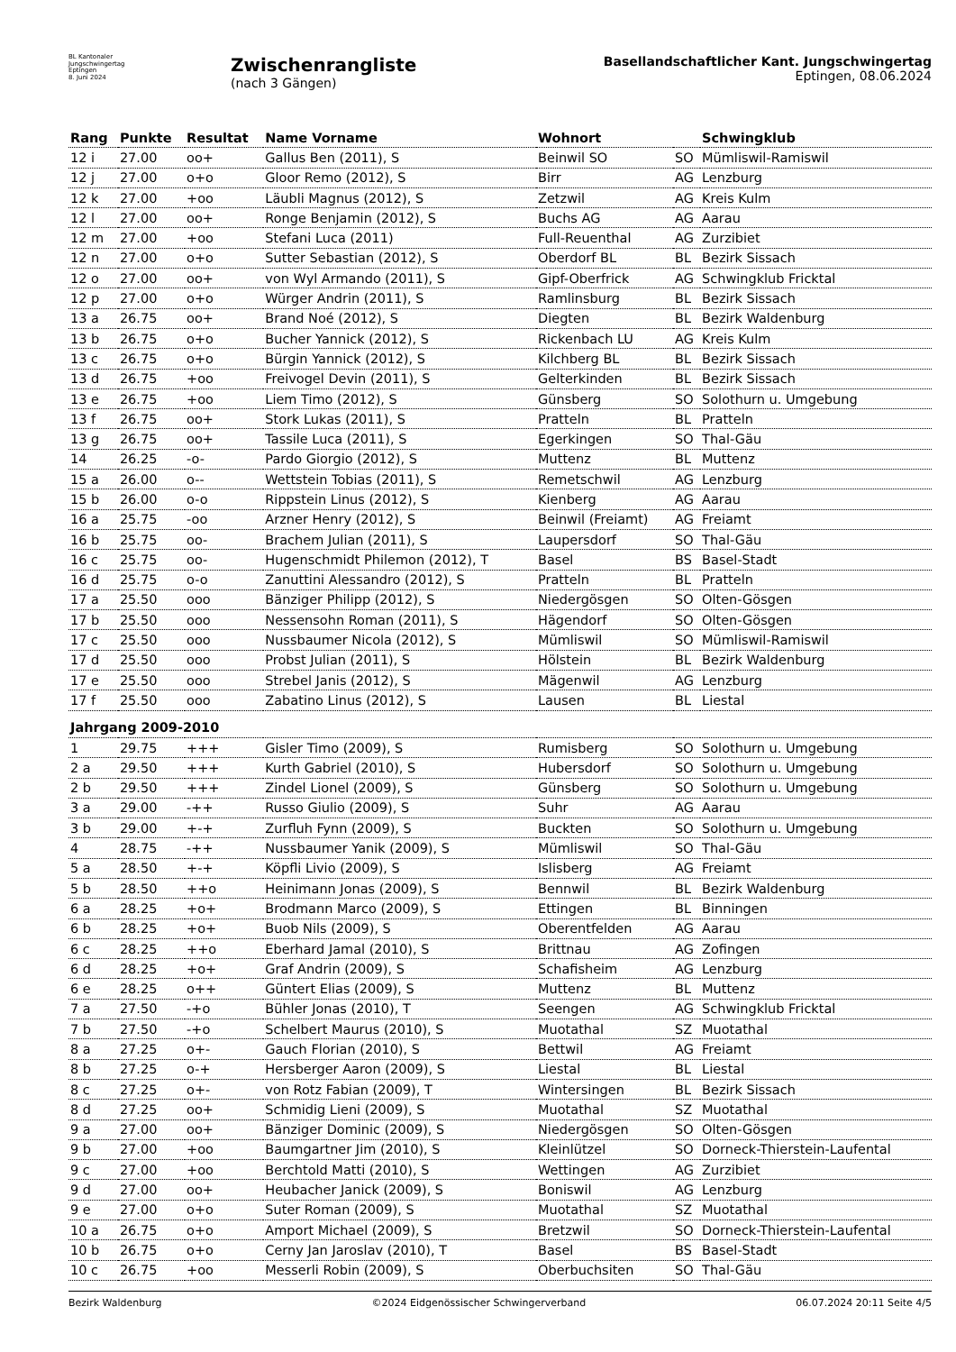BL Kantonaler
Jungschwingertag
Eptingen
8. Juni 2024
Zwischenrangliste
(nach 3 Gängen)
Basellandschaftlicher Kant. Jungschwingertag
Eptingen, 08.06.2024
| Rang | Punkte | Resultat | Name Vorname | Wohnort | | Schwingklub |
| --- | --- | --- | --- | --- | --- | --- |
| 12 i | 27.00 | oo+ | Gallus Ben (2011), S | Beinwil SO | SO | Mümliswil-Ramiswil |
| 12 j | 27.00 | o+o | Gloor Remo (2012), S | Birr | AG | Lenzburg |
| 12 k | 27.00 | +oo | Läubli Magnus (2012), S | Zetzwil | AG | Kreis Kulm |
| 12 l | 27.00 | oo+ | Ronge Benjamin (2012), S | Buchs AG | AG | Aarau |
| 12 m | 27.00 | +oo | Stefani Luca (2011) | Full-Reuenthal | AG | Zurzibiet |
| 12 n | 27.00 | o+o | Sutter Sebastian (2012), S | Oberdorf BL | BL | Bezirk Sissach |
| 12 o | 27.00 | oo+ | von Wyl Armando (2011), S | Gipf-Oberfrick | AG | Schwingklub Fricktal |
| 12 p | 27.00 | o+o | Würger Andrin (2011), S | Ramlinsburg | BL | Bezirk Sissach |
| 13 a | 26.75 | oo+ | Brand Noé (2012), S | Diegten | BL | Bezirk Waldenburg |
| 13 b | 26.75 | o+o | Bucher Yannick (2012), S | Rickenbach LU | AG | Kreis Kulm |
| 13 c | 26.75 | o+o | Bürgin Yannick (2012), S | Kilchberg BL | BL | Bezirk Sissach |
| 13 d | 26.75 | +oo | Freivogel Devin (2011), S | Gelterkinden | BL | Bezirk Sissach |
| 13 e | 26.75 | +oo | Liem Timo (2012), S | Günsberg | SO | Solothurn u. Umgebung |
| 13 f | 26.75 | oo+ | Stork Lukas (2011), S | Pratteln | BL | Pratteln |
| 13 g | 26.75 | oo+ | Tassile Luca (2011), S | Egerkingen | SO | Thal-Gäu |
| 14 | 26.25 | -o- | Pardo Giorgio (2012), S | Muttenz | BL | Muttenz |
| 15 a | 26.00 | o-- | Wettstein Tobias (2011), S | Remetschwil | AG | Lenzburg |
| 15 b | 26.00 | o-o | Rippstein Linus (2012), S | Kienberg | AG | Aarau |
| 16 a | 25.75 | -oo | Arzner Henry (2012), S | Beinwil (Freiamt) | AG | Freiamt |
| 16 b | 25.75 | oo- | Brachem Julian (2011), S | Laupersdorf | SO | Thal-Gäu |
| 16 c | 25.75 | oo- | Hugenschmidt Philemon (2012), T | Basel | BS | Basel-Stadt |
| 16 d | 25.75 | o-o | Zanuttini Alessandro (2012), S | Pratteln | BL | Pratteln |
| 17 a | 25.50 | ooo | Bänziger Philipp (2012), S | Niedergösgen | SO | Olten-Gösgen |
| 17 b | 25.50 | ooo | Nessensohn Roman (2011), S | Hägendorf | SO | Olten-Gösgen |
| 17 c | 25.50 | ooo | Nussbaumer Nicola (2012), S | Mümliswil | SO | Mümliswil-Ramiswil |
| 17 d | 25.50 | ooo | Probst Julian (2011), S | Hölstein | BL | Bezirk Waldenburg |
| 17 e | 25.50 | ooo | Strebel Janis (2012), S | Mägenwil | AG | Lenzburg |
| 17 f | 25.50 | ooo | Zabatino Linus (2012), S | Lausen | BL | Liestal |
| Jahrgang 2009-2010 | | | | | | |
| 1 | 29.75 | +++ | Gisler Timo (2009), S | Rumisberg | SO | Solothurn u. Umgebung |
| 2 a | 29.50 | +++ | Kurth Gabriel (2010), S | Hubersdorf | SO | Solothurn u. Umgebung |
| 2 b | 29.50 | +++ | Zindel Lionel (2009), S | Günsberg | SO | Solothurn u. Umgebung |
| 3 a | 29.00 | -++ | Russo Giulio (2009), S | Suhr | AG | Aarau |
| 3 b | 29.00 | +-+ | Zurfluh Fynn (2009), S | Buckten | SO | Solothurn u. Umgebung |
| 4 | 28.75 | -++ | Nussbaumer Yanik (2009), S | Mümliswil | SO | Thal-Gäu |
| 5 a | 28.50 | +-+ | Köpfli Livio (2009), S | Islisberg | AG | Freiamt |
| 5 b | 28.50 | ++o | Heinimann Jonas (2009), S | Bennwil | BL | Bezirk Waldenburg |
| 6 a | 28.25 | +o+ | Brodmann Marco (2009), S | Ettingen | BL | Binningen |
| 6 b | 28.25 | +o+ | Buob Nils (2009), S | Oberentfelden | AG | Aarau |
| 6 c | 28.25 | ++o | Eberhard Jamal (2010), S | Brittnau | AG | Zofingen |
| 6 d | 28.25 | +o+ | Graf Andrin (2009), S | Schafisheim | AG | Lenzburg |
| 6 e | 28.25 | o++ | Güntert Elias (2009), S | Muttenz | BL | Muttenz |
| 7 a | 27.50 | -+o | Bühler Jonas (2010), T | Seengen | AG | Schwingklub Fricktal |
| 7 b | 27.50 | -+o | Schelbert Maurus (2010), S | Muotathal | SZ | Muotathal |
| 8 a | 27.25 | o+- | Gauch Florian (2010), S | Bettwil | AG | Freiamt |
| 8 b | 27.25 | o-+ | Hersberger Aaron (2009), S | Liestal | BL | Liestal |
| 8 c | 27.25 | o+- | von Rotz Fabian (2009), T | Wintersingen | BL | Bezirk Sissach |
| 8 d | 27.25 | oo+ | Schmidig Lieni (2009), S | Muotathal | SZ | Muotathal |
| 9 a | 27.00 | oo+ | Bänziger Dominic (2009), S | Niedergösgen | SO | Olten-Gösgen |
| 9 b | 27.00 | +oo | Baumgartner Jim (2010), S | Kleinlützel | SO | Dorneck-Thierstein-Laufental |
| 9 c | 27.00 | +oo | Berchtold Matti (2010), S | Wettingen | AG | Zurzibiet |
| 9 d | 27.00 | oo+ | Heubacher Janick (2009), S | Boniswil | AG | Lenzburg |
| 9 e | 27.00 | o+o | Suter Roman (2009), S | Muotathal | SZ | Muotathal |
| 10 a | 26.75 | o+o | Amport Michael (2009), S | Bretzwil | SO | Dorneck-Thierstein-Laufental |
| 10 b | 26.75 | o+o | Cerny Jan Jaroslav (2010), T | Basel | BS | Basel-Stadt |
| 10 c | 26.75 | +oo | Messerli Robin (2009), S | Oberbuchsiten | SO | Thal-Gäu |
Bezirk Waldenburg ©2024 Eidgenössischer Schwingerverband 06.07.2024 20:11 Seite 4/5